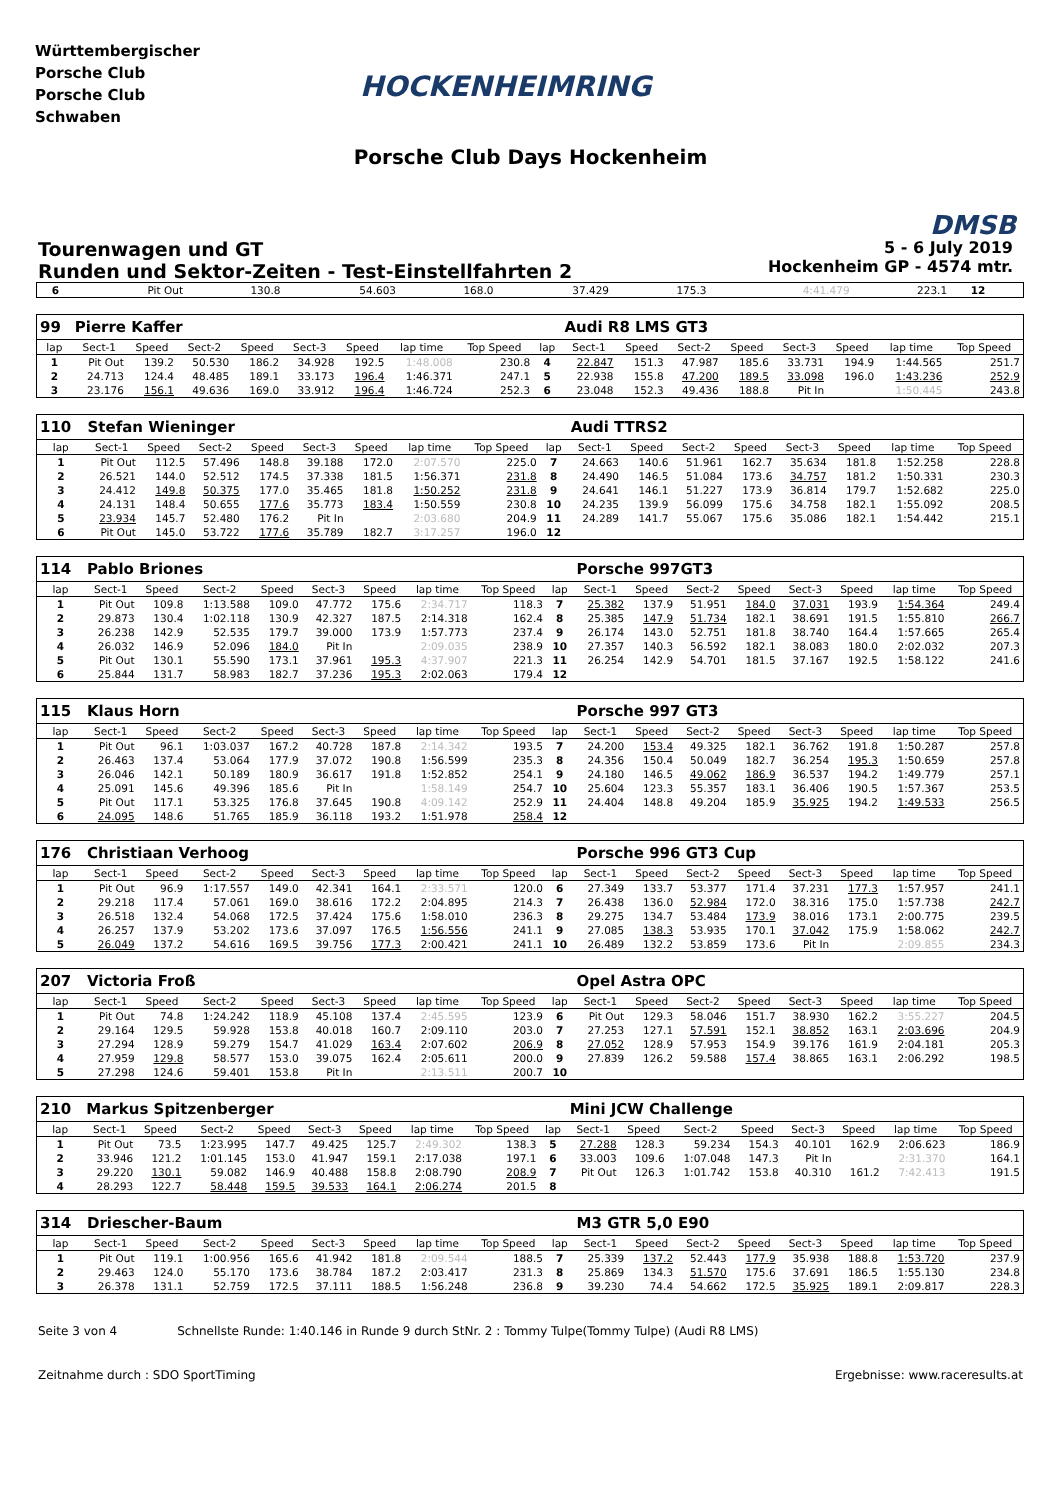Württembergischer
Porsche Club
Porsche Club
Schwaben
HOCKENHEIMRING
DMSB
Porsche Club Days Hockenheim
Tourenwagen und GT
Runden und Sektor-Zeiten - Test-Einstellfahrten 2
5 - 6 July 2019
Hockenheim GP - 4574 mtr.
| 6 | Pit Out | 130.8 | 54.603 | 168.0 | 37.429 | 175.3 | 4:41.479 | 223.1 | 12 | |
| 99 | Pierre Kaffer | | | | | | | | | Audi R8 LMS GT3 | | | | | | | |
| lap | Sect-1 | Speed | Sect-2 | Speed | Sect-3 | Speed | lap time | Top Speed | lap | Sect-1 | Speed | Sect-2 | Speed | Sect-3 | Speed | lap time | Top Speed |
| 1 | Pit Out | 139.2 | 50.530 | 186.2 | 34.928 | 192.5 | 1:48.008 | 230.8 | 4 | 22.847 | 151.3 | 47.987 | 185.6 | 33.731 | 194.9 | 1:44.565 | 251.7 |
| 2 | 24.713 | 124.4 | 48.485 | 189.1 | 33.173 | 196.4 | 1:46.371 | 247.1 | 5 | 22.938 | 155.8 | 47.200 | 189.5 | 33.098 | 196.0 | 1:43.236 | 252.9 |
| 3 | 23.176 | 156.1 | 49.636 | 169.0 | 33.912 | 196.4 | 1:46.724 | 252.3 | 6 | 23.048 | 152.3 | 49.436 | 188.8 | Pit In | | 1:50.445 | 243.8 |
| 110 | Stefan Wieninger | | | | | | | | | Audi TTRS2 | | | | | | | |
| lap | Sect-1 | Speed | Sect-2 | Speed | Sect-3 | Speed | lap time | Top Speed | lap | Sect-1 | Speed | Sect-2 | Speed | Sect-3 | Speed | lap time | Top Speed |
| 1 | Pit Out | 112.5 | 57.496 | 148.8 | 39.188 | 172.0 | 2:07.570 | 225.0 | 7 | 24.663 | 140.6 | 51.961 | 162.7 | 35.634 | 181.8 | 1:52.258 | 228.8 |
| 2 | 26.521 | 144.0 | 52.512 | 174.5 | 37.338 | 181.5 | 1:56.371 | 231.8 | 8 | 24.490 | 146.5 | 51.084 | 173.6 | 34.757 | 181.2 | 1:50.331 | 230.3 |
| 3 | 24.412 | 149.8 | 50.375 | 177.0 | 35.465 | 181.8 | 1:50.252 | 231.8 | 9 | 24.641 | 146.1 | 51.227 | 173.9 | 36.814 | 179.7 | 1:52.682 | 225.0 |
| 4 | 24.131 | 148.4 | 50.655 | 177.6 | 35.773 | 183.4 | 1:50.559 | 230.8 | 10 | 24.235 | 139.9 | 56.099 | 175.6 | 34.758 | 182.1 | 1:55.092 | 208.5 |
| 5 | 23.934 | 145.7 | 52.480 | 176.2 | Pit In | | 2:03.680 | 204.9 | 11 | 24.289 | 141.7 | 55.067 | 175.6 | 35.086 | 182.1 | 1:54.442 | 215.1 |
| 6 | Pit Out | 145.0 | 53.722 | 177.6 | 35.789 | 182.7 | 3:17.257 | 196.0 | 12 | | | | | | | | |
| 114 | Pablo Briones | | | | | | | | | Porsche 997GT3 | | | | | | | |
| lap | Sect-1 | Speed | Sect-2 | Speed | Sect-3 | Speed | lap time | Top Speed | lap | Sect-1 | Speed | Sect-2 | Speed | Sect-3 | Speed | lap time | Top Speed |
| 1 | Pit Out | 109.8 | 1:13.588 | 109.0 | 47.772 | 175.6 | 2:34.717 | 118.3 | 7 | 25.382 | 137.9 | 51.951 | 184.0 | 37.031 | 193.9 | 1:54.364 | 249.4 |
| 2 | 29.873 | 130.4 | 1:02.118 | 130.9 | 42.327 | 187.5 | 2:14.318 | 162.4 | 8 | 25.385 | 147.9 | 51.734 | 182.1 | 38.691 | 191.5 | 1:55.810 | 266.7 |
| 3 | 26.238 | 142.9 | 52.535 | 179.7 | 39.000 | 173.9 | 1:57.773 | 237.4 | 9 | 26.174 | 143.0 | 52.751 | 181.8 | 38.740 | 164.4 | 1:57.665 | 265.4 |
| 4 | 26.032 | 146.9 | 52.096 | 184.0 | Pit In | | 2:09.035 | 238.9 | 10 | 27.357 | 140.3 | 56.592 | 182.1 | 38.083 | 180.0 | 2:02.032 | 207.3 |
| 5 | Pit Out | 130.1 | 55.590 | 173.1 | 37.961 | 195.3 | 4:37.907 | 221.3 | 11 | 26.254 | 142.9 | 54.701 | 181.5 | 37.167 | 192.5 | 1:58.122 | 241.6 |
| 6 | 25.844 | 131.7 | 58.983 | 182.7 | 37.236 | 195.3 | 2:02.063 | 179.4 | 12 | | | | | | | | |
| 115 | Klaus Horn | | | | | | | | | Porsche 997 GT3 | | | | | | | |
| lap | Sect-1 | Speed | Sect-2 | Speed | Sect-3 | Speed | lap time | Top Speed | lap | Sect-1 | Speed | Sect-2 | Speed | Sect-3 | Speed | lap time | Top Speed |
| 1 | Pit Out | 96.1 | 1:03.037 | 167.2 | 40.728 | 187.8 | 2:14.342 | 193.5 | 7 | 24.200 | 153.4 | 49.325 | 182.1 | 36.762 | 191.8 | 1:50.287 | 257.8 |
| 2 | 26.463 | 137.4 | 53.064 | 177.9 | 37.072 | 190.8 | 1:56.599 | 235.3 | 8 | 24.356 | 150.4 | 50.049 | 182.7 | 36.254 | 195.3 | 1:50.659 | 257.8 |
| 3 | 26.046 | 142.1 | 50.189 | 180.9 | 36.617 | 191.8 | 1:52.852 | 254.1 | 9 | 24.180 | 146.5 | 49.062 | 186.9 | 36.537 | 194.2 | 1:49.779 | 257.1 |
| 4 | 25.091 | 145.6 | 49.396 | 185.6 | Pit In | | 1:58.149 | 254.7 | 10 | 25.604 | 123.3 | 55.357 | 183.1 | 36.406 | 190.5 | 1:57.367 | 253.5 |
| 5 | Pit Out | 117.1 | 53.325 | 176.8 | 37.645 | 190.8 | 4:09.142 | 252.9 | 11 | 24.404 | 148.8 | 49.204 | 185.9 | 35.925 | 194.2 | 1:49.533 | 256.5 |
| 6 | 24.095 | 148.6 | 51.765 | 185.9 | 36.118 | 193.2 | 1:51.978 | 258.4 | 12 | | | | | | | | |
| 176 | Christiaan Verhoog | | | | | | | | | Porsche 996 GT3 Cup | | | | | | | |
| lap | Sect-1 | Speed | Sect-2 | Speed | Sect-3 | Speed | lap time | Top Speed | lap | Sect-1 | Speed | Sect-2 | Speed | Sect-3 | Speed | lap time | Top Speed |
| 1 | Pit Out | 96.9 | 1:17.557 | 149.0 | 42.341 | 164.1 | 2:33.571 | 120.0 | 6 | 27.349 | 133.7 | 53.377 | 171.4 | 37.231 | 177.3 | 1:57.957 | 241.1 |
| 2 | 29.218 | 117.4 | 57.061 | 169.0 | 38.616 | 172.2 | 2:04.895 | 214.3 | 7 | 26.438 | 136.0 | 52.984 | 172.0 | 38.316 | 175.0 | 1:57.738 | 242.7 |
| 3 | 26.518 | 132.4 | 54.068 | 172.5 | 37.424 | 175.6 | 1:58.010 | 236.3 | 8 | 29.275 | 134.7 | 53.484 | 173.9 | 38.016 | 173.1 | 2:00.775 | 239.5 |
| 4 | 26.257 | 137.9 | 53.202 | 173.6 | 37.097 | 176.5 | 1:56.556 | 241.1 | 9 | 27.085 | 138.3 | 53.935 | 170.1 | 37.042 | 175.9 | 1:58.062 | 242.7 |
| 5 | 26.049 | 137.2 | 54.616 | 169.5 | 39.756 | 177.3 | 2:00.421 | 241.1 | 10 | 26.489 | 132.2 | 53.859 | 173.6 | Pit In | | 2:09.855 | 234.3 |
| 207 | Victoria Froß | | | | | | | | | Opel Astra OPC | | | | | | | |
| lap | Sect-1 | Speed | Sect-2 | Speed | Sect-3 | Speed | lap time | Top Speed | lap | Sect-1 | Speed | Sect-2 | Speed | Sect-3 | Speed | lap time | Top Speed |
| 1 | Pit Out | 74.8 | 1:24.242 | 118.9 | 45.108 | 137.4 | 2:45.595 | 123.9 | 6 | Pit Out | 129.3 | 58.046 | 151.7 | 38.930 | 162.2 | 3:55.227 | 204.5 |
| 2 | 29.164 | 129.5 | 59.928 | 153.8 | 40.018 | 160.7 | 2:09.110 | 203.0 | 7 | 27.253 | 127.1 | 57.591 | 152.1 | 38.852 | 163.1 | 2:03.696 | 204.9 |
| 3 | 27.294 | 128.9 | 59.279 | 154.7 | 41.029 | 163.4 | 2:07.602 | 206.9 | 8 | 27.052 | 128.9 | 57.953 | 154.9 | 39.176 | 161.9 | 2:04.181 | 205.3 |
| 4 | 27.959 | 129.8 | 58.577 | 153.0 | 39.075 | 162.4 | 2:05.611 | 200.0 | 9 | 27.839 | 126.2 | 59.588 | 157.4 | 38.865 | 163.1 | 2:06.292 | 198.5 |
| 5 | 27.298 | 124.6 | 59.401 | 153.8 | Pit In | | 2:13.511 | 200.7 | 10 | | | | | | | | |
| 210 | Markus Spitzenberger | | | | | | | | | Mini JCW Challenge | | | | | | | |
| lap | Sect-1 | Speed | Sect-2 | Speed | Sect-3 | Speed | lap time | Top Speed | lap | Sect-1 | Speed | Sect-2 | Speed | Sect-3 | Speed | lap time | Top Speed |
| 1 | Pit Out | 73.5 | 1:23.995 | 147.7 | 49.425 | 125.7 | 2:49.302 | 138.3 | 5 | 27.288 | 128.3 | 59.234 | 154.3 | 40.101 | 162.9 | 2:06.623 | 186.9 |
| 2 | 33.946 | 121.2 | 1:01.145 | 153.0 | 41.947 | 159.1 | 2:17.038 | 197.1 | 6 | 33.003 | 109.6 | 1:07.048 | 147.3 | Pit In | | 2:31.370 | 164.1 |
| 3 | 29.220 | 130.1 | 59.082 | 146.9 | 40.488 | 158.8 | 2:08.790 | 208.9 | 7 | Pit Out | 126.3 | 1:01.742 | 153.8 | 40.310 | 161.2 | 7:42.413 | 191.5 |
| 4 | 28.293 | 122.7 | 58.448 | 159.5 | 39.533 | 164.1 | 2:06.274 | 201.5 | 8 | | | | | | | | |
| 314 | Driescher-Baum | | | | | | | | | M3 GTR 5,0 E90 | | | | | | | |
| lap | Sect-1 | Speed | Sect-2 | Speed | Sect-3 | Speed | lap time | Top Speed | lap | Sect-1 | Speed | Sect-2 | Speed | Sect-3 | Speed | lap time | Top Speed |
| 1 | Pit Out | 119.1 | 1:00.956 | 165.6 | 41.942 | 181.8 | 2:09.544 | 188.5 | 7 | 25.339 | 137.2 | 52.443 | 177.9 | 35.938 | 188.8 | 1:53.720 | 237.9 |
| 2 | 29.463 | 124.0 | 55.170 | 173.6 | 38.784 | 187.2 | 2:03.417 | 231.3 | 8 | 25.869 | 134.3 | 51.570 | 175.6 | 37.691 | 186.5 | 1:55.130 | 234.8 |
| 3 | 26.378 | 131.1 | 52.759 | 172.5 | 37.111 | 188.5 | 1:56.248 | 236.8 | 9 | 39.230 | 74.4 | 54.662 | 172.5 | 35.925 | 189.1 | 2:09.817 | 228.3 |
Seite 3 von 4 Schnellste Runde: 1:40.146 in Runde 9 durch StNr. 2 : Tommy Tulpe(Tommy Tulpe) (Audi R8 LMS)
Zeitnahme durch : SDO SportTiming Ergebnisse: www.raceresults.at